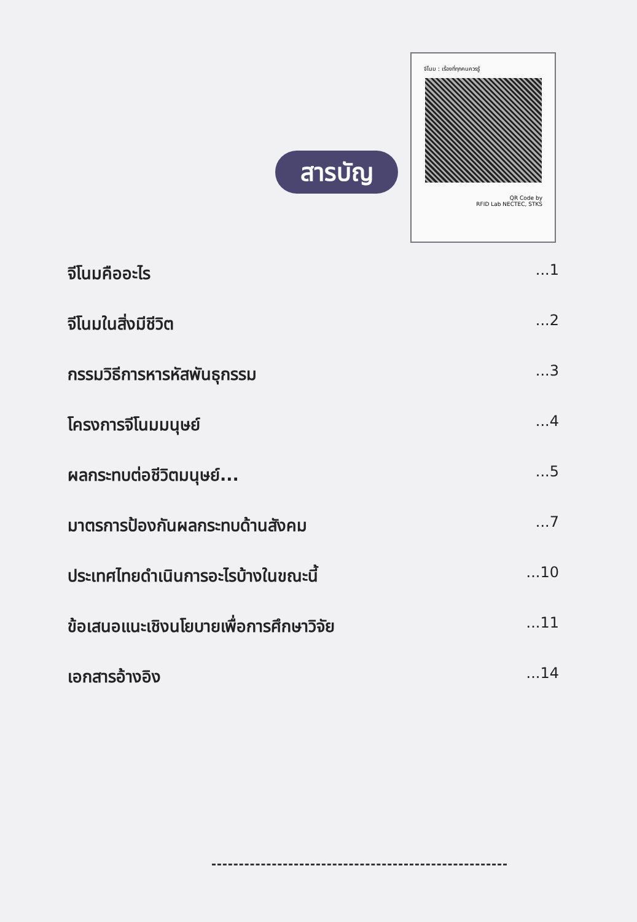จีโนม : เรื่องที่ทุกคนควรรู้
QR Code by
RFID Lab NECTEC, STKS
สารบัญ
จีโนมคืออะไร...1
จีโนมในสิ่งมีชีวิต...2
กรรมวิธีการหารหัสพันธุกรรม...3
โครงการจีโนมมนุษย์...4
ผลกระทบต่อชีวิตมนุษย์......5
มาตรการป้องกันผลกระทบด้านสังคม...7
ประเทศไทยดำเนินการอะไรบ้างในขณะนี้...10
ข้อเสนอแนะเชิงนโยบายเพื่อการศึกษาวิจัย...11
เอกสารอ้างอิง...14